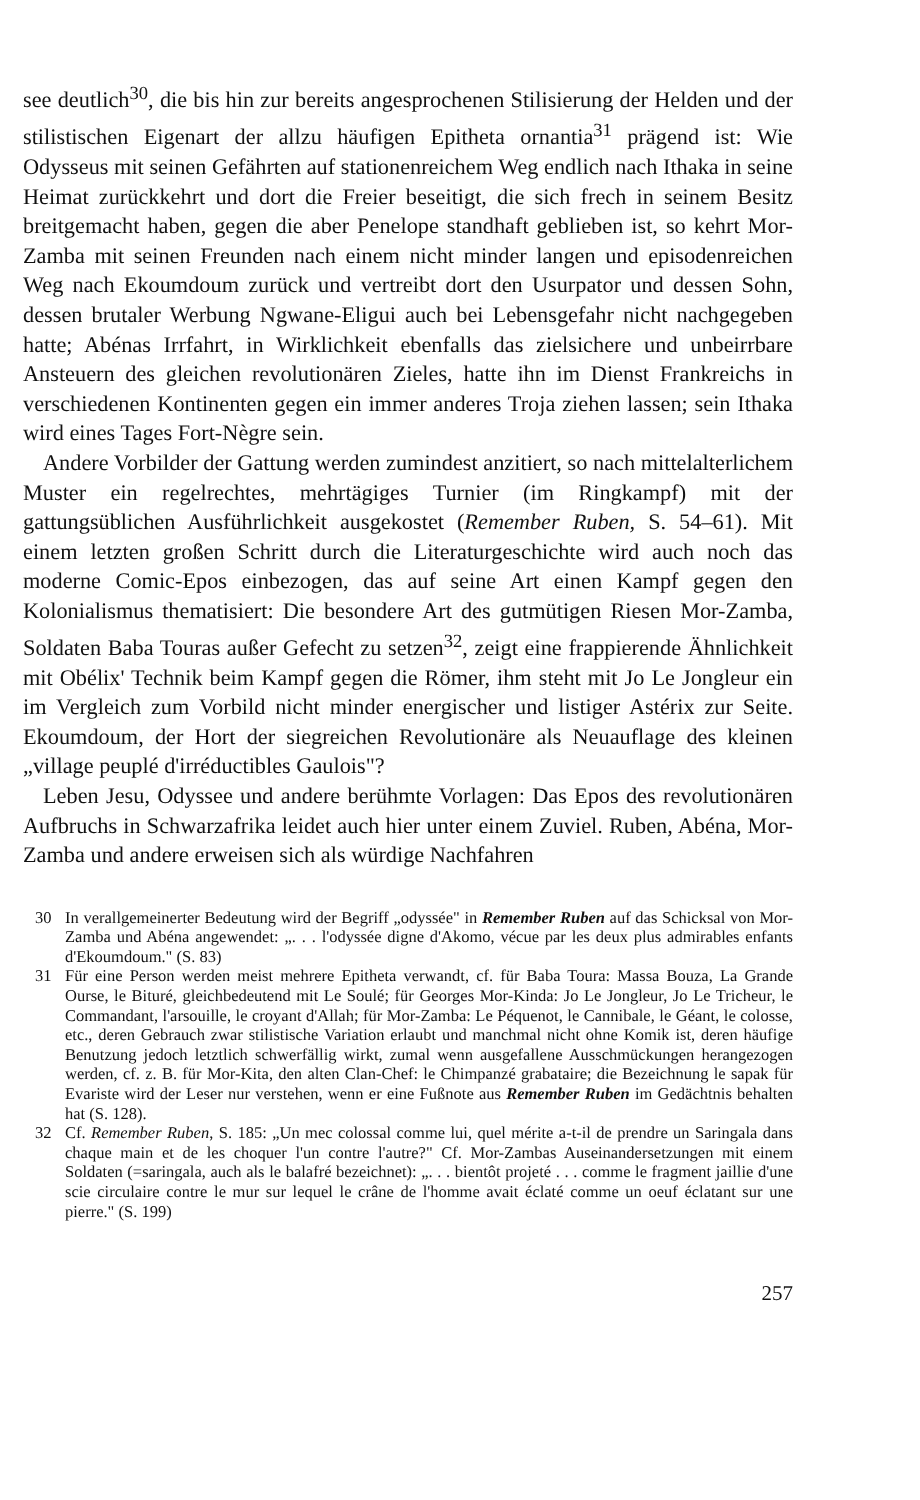see deutlich<sup>30</sup>, die bis hin zur bereits angesprochenen Stilisierung der Helden und der stilistischen Eigenart der allzu häufigen Epitheta ornantia<sup>31</sup> prägend ist: Wie Odysseus mit seinen Gefährten auf stationenreichem Weg endlich nach Ithaka in seine Heimat zurückkehrt und dort die Freier beseitigt, die sich frech in seinem Besitz breitgemacht haben, gegen die aber Penelope standhaft geblieben ist, so kehrt Mor-Zamba mit seinen Freunden nach einem nicht minder langen und episodenreichen Weg nach Ekoumdoum zurück und vertreibt dort den Usurpator und dessen Sohn, dessen brutaler Werbung Ngwane-Eligui auch bei Lebensgefahr nicht nachgegeben hatte; Abénas Irrfahrt, in Wirklichkeit ebenfalls das zielsichere und unbeirrbare Ansteuern des gleichen revolutionären Zieles, hatte ihn im Dienst Frankreichs in verschiedenen Kontinenten gegen ein immer anderes Troja ziehen lassen; sein Ithaka wird eines Tages Fort-Nègre sein.
Andere Vorbilder der Gattung werden zumindest anzitiert, so nach mittelalterlichem Muster ein regelrechtes, mehrtägiges Turnier (im Ringkampf) mit der gattungsüblichen Ausführlichkeit ausgekostet (Remember Ruben, S. 54–61). Mit einem letzten großen Schritt durch die Literaturgeschichte wird auch noch das moderne Comic-Epos einbezogen, das auf seine Art einen Kampf gegen den Kolonialismus thematisiert: Die besondere Art des gutmütigen Riesen Mor-Zamba, Soldaten Baba Touras außer Gefecht zu setzen<sup>32</sup>, zeigt eine frappierende Ähnlichkeit mit Obélix' Technik beim Kampf gegen die Römer, ihm steht mit Jo Le Jongleur ein im Vergleich zum Vorbild nicht minder energischer und listiger Astérix zur Seite. Ekoumdoum, der Hort der siegreichen Revolutionäre als Neuauflage des kleinen „village peuplé d'irréductibles Gaulois"?
Leben Jesu, Odyssee und andere berühmte Vorlagen: Das Epos des revolutionären Aufbruchs in Schwarzafrika leidet auch hier unter einem Zuviel. Ruben, Abéna, Mor-Zamba und andere erweisen sich als würdige Nachfahren
30 In verallgemeinerter Bedeutung wird der Begriff „odyssée" in Remember Ruben auf das Schicksal von Mor-Zamba und Abéna angewendet: „. . . l'odyssée digne d'Akomo, vécue par les deux plus admirables enfants d'Ekoumdoum." (S. 83)
31 Für eine Person werden meist mehrere Epitheta verwandt, cf. für Baba Toura: Massa Bouza, La Grande Ourse, le Bituré, gleichbedeutend mit Le Soulé; für Georges Mor-Kinda: Jo Le Jongleur, Jo Le Tricheur, le Commandant, l'arsouille, le croyant d'Allah; für Mor-Zamba: Le Péquenot, le Cannibale, le Géant, le colosse, etc., deren Gebrauch zwar stilistische Variation erlaubt und manchmal nicht ohne Komik ist, deren häufige Benutzung jedoch letztlich schwerfällig wirkt, zumal wenn ausgefallene Ausschmückungen herangezogen werden, cf. z. B. für Mor-Kita, den alten Clan-Chef: le Chimpanzé grabataire; die Bezeichnung le sapak für Evariste wird der Leser nur verstehen, wenn er eine Fußnote aus Remember Ruben im Gedächtnis behalten hat (S. 128).
32 Cf. Remember Ruben, S. 185: „Un mec colossal comme lui, quel mérite a-t-il de prendre un Saringala dans chaque main et de les choquer l'un contre l'autre?" Cf. Mor-Zambas Auseinandersetzungen mit einem Soldaten (=saringala, auch als le balafré bezeichnet): „. . . bientôt projeté . . . comme le fragment jaillie d'une scie circulaire contre le mur sur lequel le crâne de l'homme avait éclaté comme un oeuf éclatant sur une pierre." (S. 199)
257